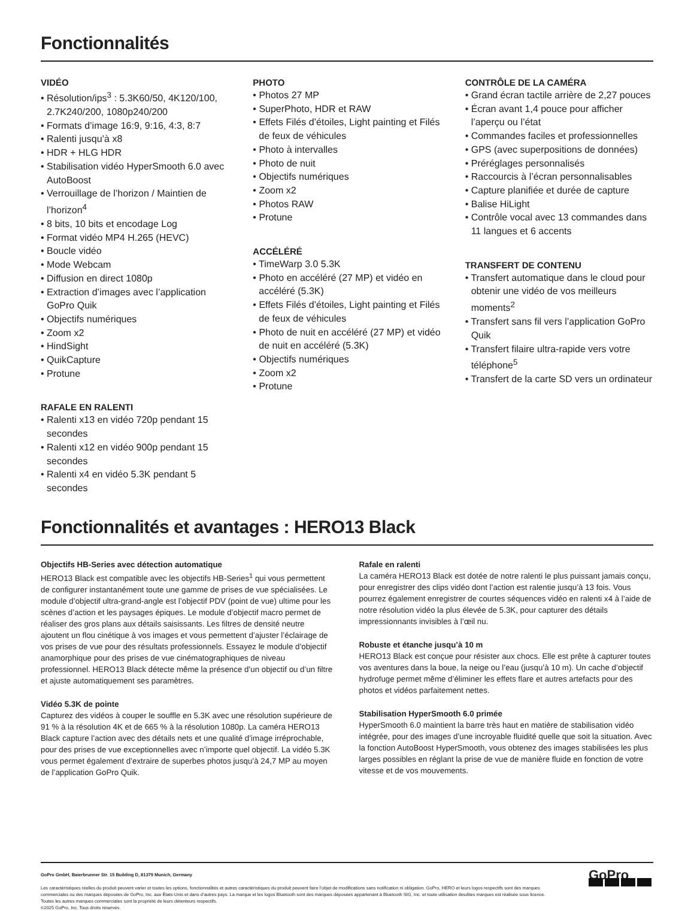Fonctionnalités
VIDÉO
• Résolution/ips<sup>3</sup> : 5.3K60/50, 4K120/100, 2.7K240/200, 1080p240/200
• Formats d’image 16:9, 9:16, 4:3, 8:7
• Ralenti jusqu’à x8
• HDR + HLG HDR
• Stabilisation vidéo HyperSmooth 6.0 avec AutoBoost
• Verrouillage de l’horizon / Maintien de l’horizon<sup>4</sup>
• 8 bits, 10 bits et encodage Log
• Format vidéo MP4 H.265 (HEVC)
• Boucle vidéo
• Mode Webcam
• Diffusion en direct 1080p
• Extraction d’images avec l’application GoPro Quik
• Objectifs numériques
• Zoom x2
• HindSight
• QuikCapture
• Protune
RAFALE EN RALENTI
• Ralenti x13 en vidéo 720p pendant 15 secondes
• Ralenti x12 en vidéo 900p pendant 15 secondes
• Ralenti x4 en vidéo 5.3K pendant 5 secondes
PHOTO
• Photos 27 MP
• SuperPhoto, HDR et RAW
• Effets Filés d’étoiles, Light painting et Filés de feux de véhicules
• Photo à intervalles
• Photo de nuit
• Objectifs numériques
• Zoom x2
• Photos RAW
• Protune
ACCÉLÉRÉ
• TimeWarp 3.0 5.3K
• Photo en accéléré (27 MP) et vidéo en accéléré (5.3K)
• Effets Filés d’étoiles, Light painting et Filés de feux de véhicules
• Photo de nuit en accéléré (27 MP) et vidéo de nuit en accéléré (5.3K)
• Objectifs numériques
• Zoom x2
• Protune
CONTRÔLE DE LA CAMÉRA
• Grand écran tactile arrière de 2,27 pouces
• Écran avant 1,4 pouce pour afficher l’aperçu ou l’état
• Commandes faciles et professionnelles
• GPS (avec superpositions de données)
• Préréglages personnalisés
• Raccourcis à l’écran personnalisables
• Capture planifiée et durée de capture
• Balise HiLight
• Contrôle vocal avec 13 commandes dans 11 langues et 6 accents
TRANSFERT DE CONTENU
• Transfert automatique dans le cloud pour obtenir une vidéo de vos meilleurs moments<sup>2</sup>
• Transfert sans fil vers l’application GoPro Quik
• Transfert filaire ultra-rapide vers votre téléphone<sup>5</sup>
• Transfert de la carte SD vers un ordinateur
Fonctionnalités et avantages : HERO13 Black
Objectifs HB-Series avec détection automatique
HERO13 Black est compatible avec les objectifs HB-Series<sup>1</sup> qui vous permettent de configurer instantanément toute une gamme de prises de vue spécialisées. Le module d’objectif ultra-grand-angle est l’objectif PDV (point de vue) ultime pour les scènes d’action et les paysages épiques. Le module d’objectif macro permet de réaliser des gros plans aux détails saisissants. Les filtres de densité neutre ajoutent un flou cinétique à vos images et vous permettent d’ajuster l’éclairage de vos prises de vue pour des résultats professionnels. Essayez le module d’objectif anamorphique pour des prises de vue cinématographiques de niveau professionnel. HERO13 Black détecte même la présence d’un objectif ou d’un filtre et ajuste automatiquement ses paramètres.
Vidéo 5.3K de pointe
Capturez des vidéos à couper le souffle en 5.3K avec une résolution supérieure de 91 % à la résolution 4K et de 665 % à la résolution 1080p. La caméra HERO13 Black capture l’action avec des détails nets et une qualité d’image irréprochable, pour des prises de vue exceptionnelles avec n’importe quel objectif. La vidéo 5.3K vous permet également d’extraire de superbes photos jusqu’à 24,7 MP au moyen de l’application GoPro Quik.
Rafale en ralenti
La caméra HERO13 Black est dotée de notre ralenti le plus puissant jamais conçu, pour enregistrer des clips vidéo dont l’action est ralentie jusqu’à 13 fois. Vous pourrez également enregistrer de courtes séquences vidéo en ralenti x4 à l’aide de notre résolution vidéo la plus élevée de 5.3K, pour capturer des détails impressionnants invisibles à l’œil nu.
Robuste et étanche jusqu’à 10 m
HERO13 Black est conçue pour résister aux chocs. Elle est prête à capturer toutes vos aventures dans la boue, la neige ou l’eau (jusqu’à 10 m). Un cache d’objectif hydrofuge permet même d’éliminer les effets flare et autres artefacts pour des photos et vidéos parfaitement nettes.
Stabilisation HyperSmooth 6.0 primée
HyperSmooth 6.0 maintient la barre très haut en matière de stabilisation vidéo intégrée, pour des images d’une incroyable fluidité quelle que soit la situation. Avec la fonction AutoBoost HyperSmooth, vous obtenez des images stabilisées les plus larges possibles en réglant la prise de vue de manière fluide en fonction de votre vitesse et de vos mouvements.
GoPro GmbH, Baierbrunner Str. 15 Building D, 81379 Munich, Germany
Les caractéristiques réelles du produit peuvent varier et toutes les options, fonctionnalités et autres caractéristiques du produit peuvent faire l’objet de modifications sans notification ni obligation. GoPro, HERO et leurs logos respectifs sont des marques commerciales ou des marques déposées de GoPro, Inc. aux États-Unis et dans d’autres pays. La marque et les logos Bluetooth sont des marques déposées appartenant à Bluetooth SIG, Inc. et toute utilisation desdites marques est réalisée sous licence. Toutes les autres marques commerciales sont la propriété de leurs détenteurs respectifs.
©2025 GoPro, Inc. Tous droits réservés.
GoPro